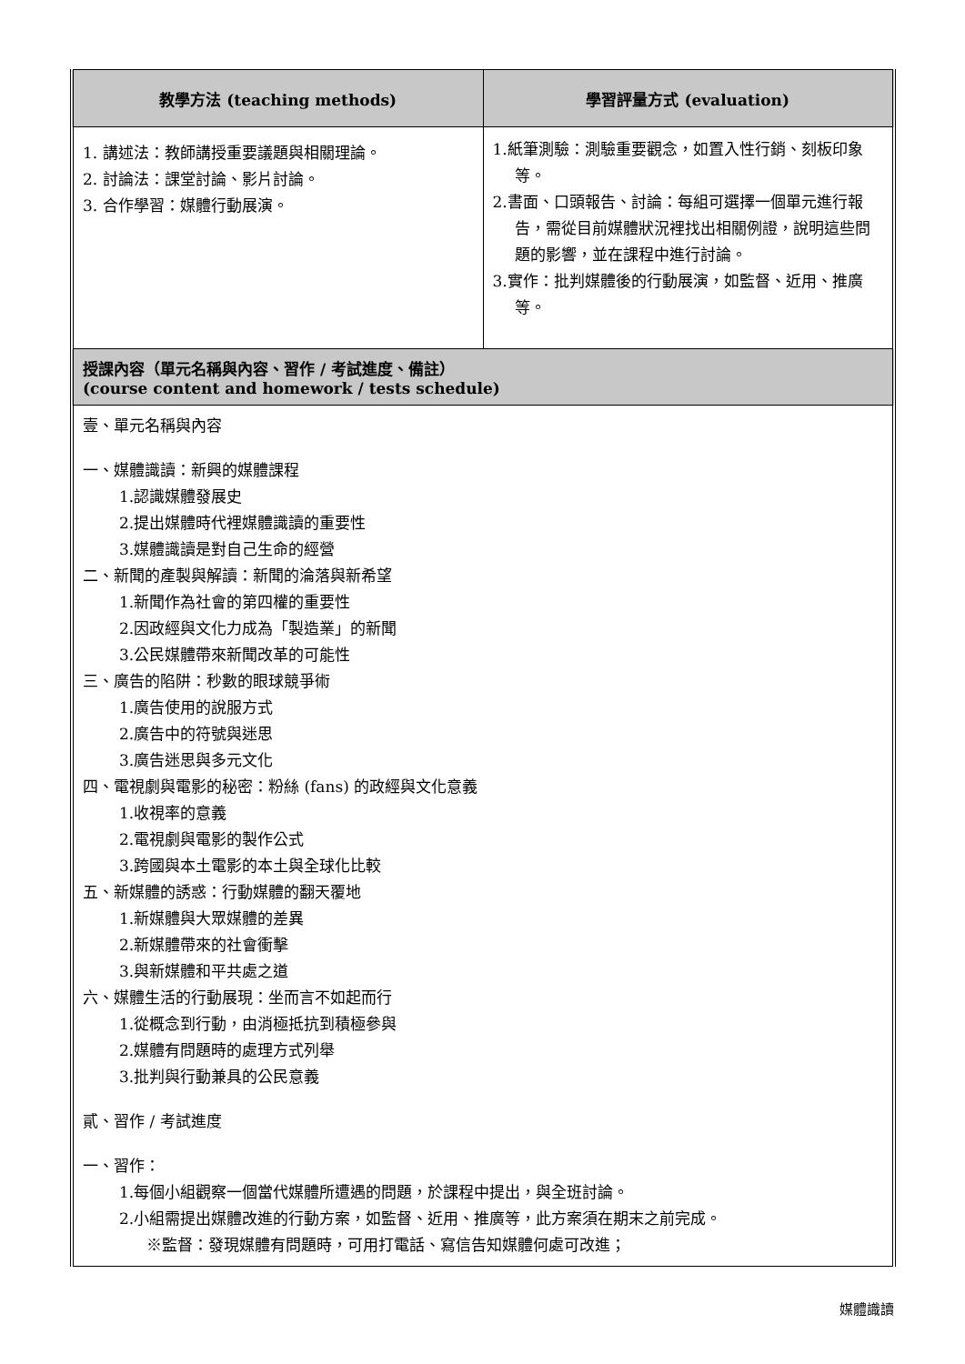| 教學方法 (teaching methods) | 學習評量方式 (evaluation) |
| --- | --- |
| 1. 講述法：教師講授重要議題與相關理論。 2. 討論法：課堂討論、影片討論。 3. 合作學習：媒體行動展演。 | 1.紙筆測驗：測驗重要觀念，如置入性行銷、刻板印象等。 2.書面、口頭報告、討論：每組可選擇一個單元進行報告，需從目前媒體狀況裡找出相關例證，說明這些問題的影響，並在課程中進行討論。 3.實作：批判媒體後的行動展演，如監督、近用、推廣等。 |
| 授課內容（單元名稱與內容、習作 / 考試進度、備註） (course content and homework / tests schedule) | |
| 壹、單元名稱與內容 一、媒體識讀：新興的媒體課程 1.認識媒體發展史 2.提出媒體時代裡媒體識讀的重要性 3.媒體識讀是對自己生命的經營 二、新聞的產製與解讀：新聞的淪落與新希望 1.新聞作為社會的第四權的重要性 2.因政經與文化力成為「製造業」的新聞 3.公民媒體帶來新聞改革的可能性 三、廣告的陷阱：秒數的眼球競爭術 1.廣告使用的說服方式 2.廣告中的符號與迷思 3.廣告迷思與多元文化 四、電視劇與電影的秘密：粉絲 (fans) 的政經與文化意義 1.收視率的意義 2.電視劇與電影的製作公式 3.跨國與本土電影的本土與全球化比較 五、新媒體的誘惑：行動媒體的翻天覆地 1.新媒體與大眾媒體的差異 2.新媒體帶來的社會衝擊 3.與新媒體和平共處之道 六、媒體生活的行動展現：坐而言不如起而行 1.從概念到行動，由消極抵抗到積極參與 2.媒體有問題時的處理方式列舉 3.批判與行動兼具的公民意義 貳、習作 / 考試進度 一、習作： 1.每個小組觀察一個當代媒體所遭遇的問題，於課程中提出，與全班討論。 2.小組需提出媒體改進的行動方案，如監督、近用、推廣等，此方案須在期末之前完成。 ※監督：發現媒體有問題時，可用打電話、寫信告知媒體何處可改進； | |
媒體識讀